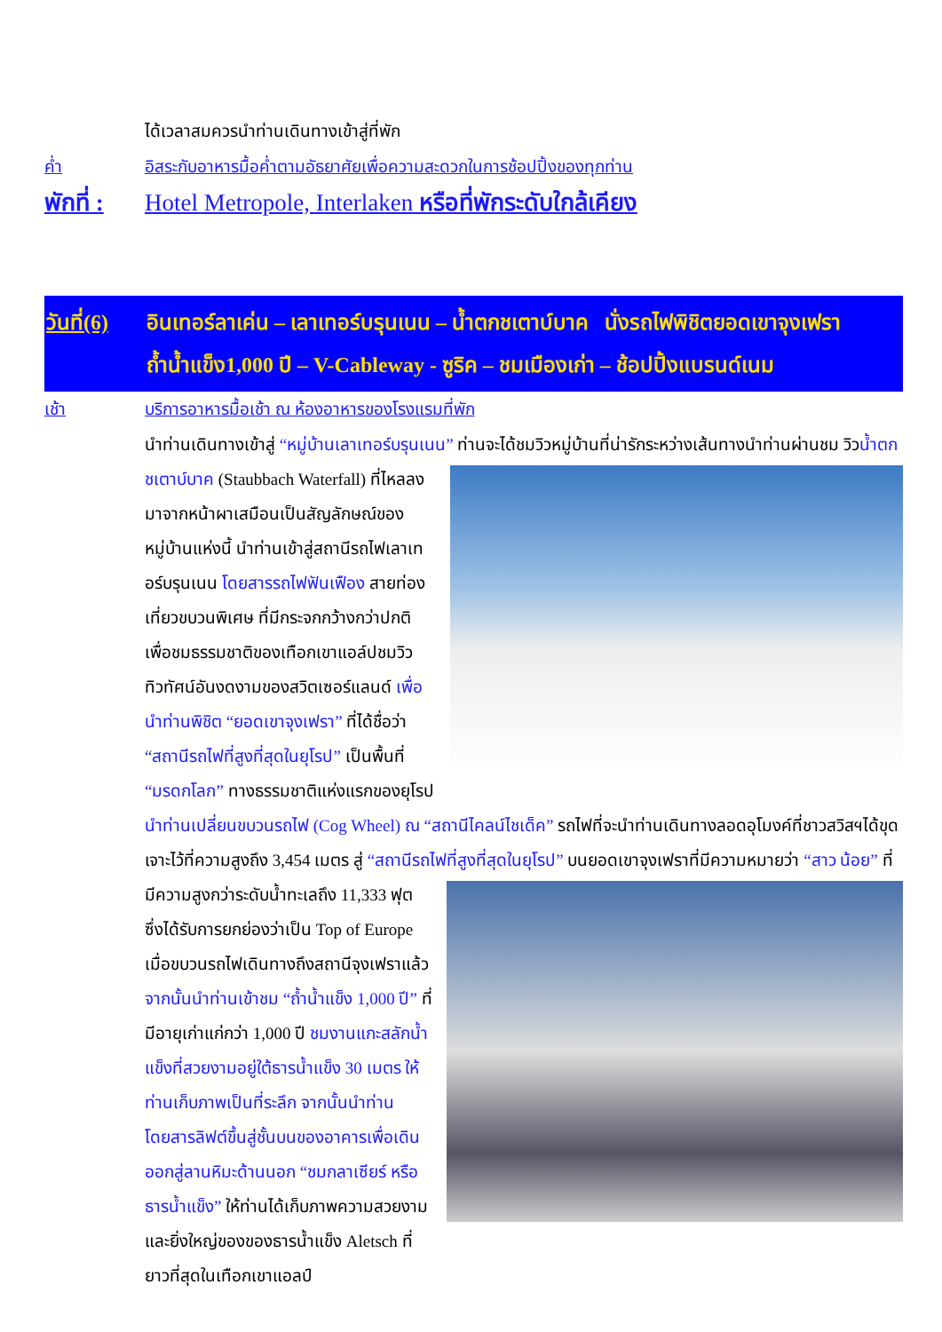ได้เวลาสมควรนำท่านเดินทางเข้าสู่ที่พัก
ค่ำ อิสระกับอาหารมื้อค่ำตามอัธยาศัยเพื่อความสะดวกในการช้อปปิ้งของทุกท่าน
พักที่ :
Hotel Metropole, Interlaken หรือที่พักระดับใกล้เคียง
วันที่(6)
อินเทอร์ลาเค่น – เลาเทอร์บรุนเนน – น้ำตกชเตาบ์บาค นั่งรถไฟพิชิตยอดเขาจุงเฟรา
ถ้ำน้ำแข็ง1,000 ปี – V-Cableway - ซูริค – ชมเมืองเก่า – ช้อปปิ้งแบรนด์เนม
เช้า บริการอาหารมื้อเช้า ณ ห้องอาหารของโรงแรมที่พัก
นำท่านเดินทางเข้าสู่ “หมู่บ้านเลาเทอร์บรุนเนน” ท่านจะได้ชมวิวหมู่บ้านที่น่ารักระหว่างเส้นทางนำท่านผ่านชม
วิวน้ำตกชเตาบ์บาค (Staubbach Waterfall) ที่ไหลลงมาจากหน้าผาเสมือนเป็นสัญลักษณ์ของหมู่บ้านแห่งนี้ นำท่านเข้าสู่สถานีรถไฟเลาเทอร์บรุนเนน โดยสารรถไฟฟันเฟือง สายท่องเที่ยวขบวนพิเศษ ที่มีกระจกกว้างกว่าปกติเพื่อชมธรรมชาติของเทือกเขาแอล์ปชมวิวทิวทัศน์อันงดงามของสวิตเซอร์แลนด์ เพื่อนำท่านพิชิต “ยอดเขาจุงเฟรา” ที่ได้ชื่อว่า “สถานีรถไฟที่สูงที่สุดในยุโรป” เป็นพื้นที่ “มรดกโลก” ทางธรรมชาติแห่งแรกของยุโรป นำท่านเปลี่ยนขบวนรถไฟ (Cog Wheel) ณ “สถานีไคลน์ไชเด็ค” รถไฟที่จะนำท่านเดินทางลอดอุโมงค์ที่ชาวสวิสฯได้ขุดเจาะไว้ที่ความสูงถึง 3,454 เมตร สู่ “สถานีรถไฟที่สูงที่สุดในยุโรป” บนยอดเขาจุงเฟราที่มีความหมายว่า “สาว
น้อย” ที่มีความสูงกว่าระดับน้ำทะเลถึง 11,333 ฟุต ซึ่งได้รับการยกย่องว่าเป็น Top of Europe เมื่อขบวนรถไฟเดินทางถึงสถานีจุงเฟราแล้ว จากนั้นนำท่านเข้าชม “ถ้ำน้ำแข็ง 1,000 ปี” ที่มีอายุเก่าแก่กว่า 1,000 ปี ชมงานแกะสลักน้ำแข็งที่สวยงามอยู่ใต้ธารน้ำแข็ง 30 เมตร ให้ท่านเก็บภาพเป็นที่ระลึก จากนั้นนำท่านโดยสารลิฟต์ขึ้นสู่ชั้นบนของอาคารเพื่อเดินออกสู่ลานหิมะด้านนอก “ชมกลาเซียร์ หรือ ธารน้ำแข็ง” ให้ท่านได้เก็บภาพความสวยงามและยิ่งใหญ่ของของธารน้ำแข็ง Aletsch ที่ยาวที่สุดในเทือกเขาแอลป์